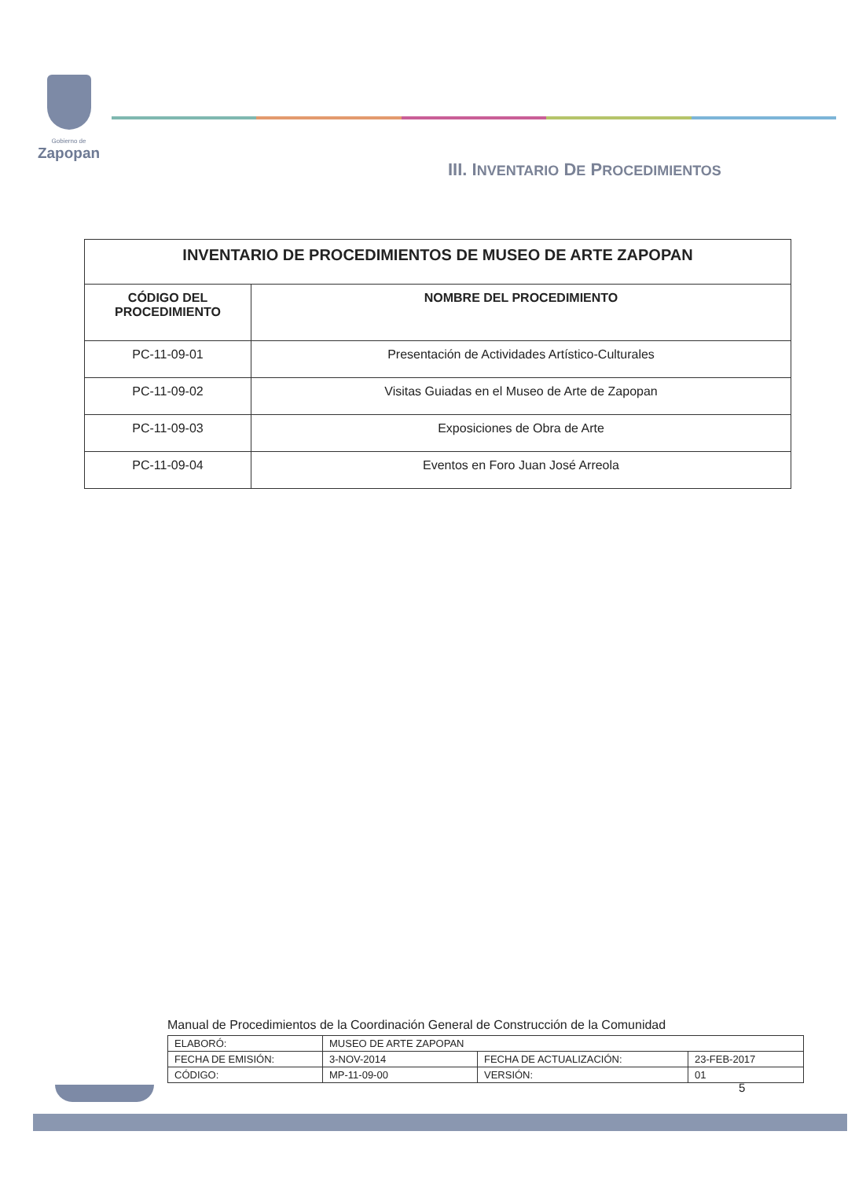Gobierno de
Zapopan
III. INVENTARIO DE PROCEDIMIENTOS
| INVENTARIO DE PROCEDIMIENTOS DE MUSEO DE ARTE ZAPOPAN | |
| --- | --- |
| CÓDIGO DEL PROCEDIMIENTO | NOMBRE DEL PROCEDIMIENTO |
| PC-11-09-01 | Presentación de Actividades Artístico-Culturales |
| PC-11-09-02 | Visitas Guiadas en el Museo de Arte de Zapopan |
| PC-11-09-03 | Exposiciones de Obra de Arte |
| PC-11-09-04 | Eventos en Foro Juan José Arreola |
Manual de Procedimientos de la Coordinación General de Construcción de la Comunidad
| ELABORÓ: | MUSEO DE ARTE ZAPOPAN | | |
| FECHA DE EMISIÓN: | 3-NOV-2014 | FECHA DE ACTUALIZACIÓN: | 23-FEB-2017 |
| CÓDIGO: | MP-11-09-00 | VERSIÓN: | 01 |
5